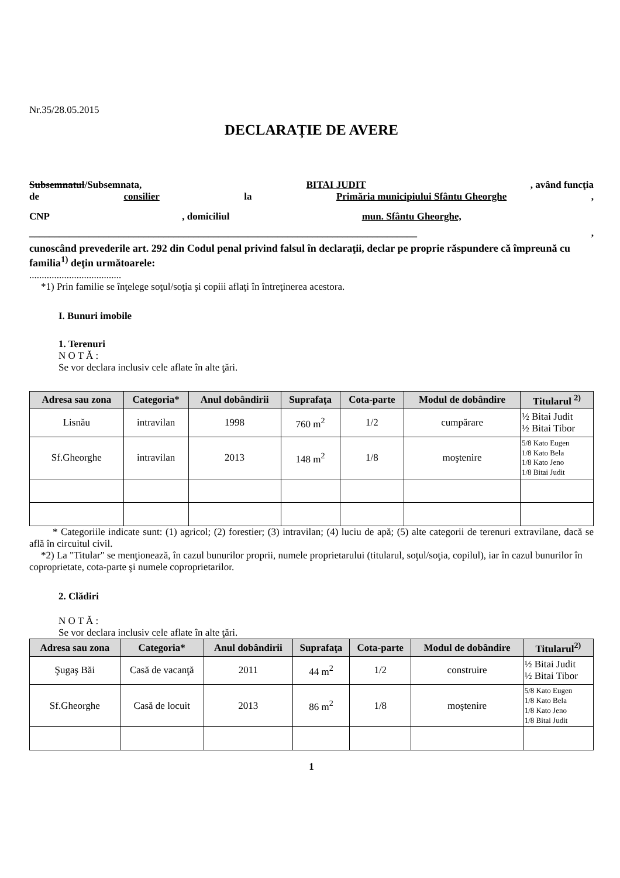Nr.35/28.05.2015
DECLARAȚIE DE AVERE
Subsemnatul/Subsemnata, BITAI JUDIT, având funcţia
de consilier la Primăria municipiului Sfântu Gheorghe,
CNP, domiciliul mun. Sfântu Gheorghe,
______________________________________________________________________________,
cunoscând prevederile art. 292 din Codul penal privind falsul în declaraţii, declar pe proprie răspundere că împreună cu familia<sup>1)</sup> deţin următoarele:
.....................................
*1) Prin familie se înţelege soţul/soţia şi copiii aflaţi în întreţinerea acestora.
I. Bunuri imobile
1. Terenuri
N O T Ă :
Se vor declara inclusiv cele aflate în alte ţări.
| Adresa sau zona | Categoria* | Anul dobândirii | Suprafaţa | Cota-parte | Modul de dobândire | Titularul <sup>2)</sup> |
| --- | --- | --- | --- | --- | --- | --- |
| Lisnău | intravilan | 1998 | 760 m<sup>2</sup> | 1/2 | cumpărare | ½ Bitai Judit ½ Bitai Tibor |
| Sf.Gheorghe | intravilan | 2013 | 148 m<sup>2</sup> | 1/8 | moştenire | 5/8 Kato Eugen 1/8 Kato Bela 1/8 Kato Jeno 1/8 Bitai Judit |
* Categoriile indicate sunt: (1) agricol; (2) forestier; (3) intravilan; (4) luciu de apă; (5) alte categorii de terenuri extravilane, dacă se află în circuitul civil.
*2) La "Titular" se menţionează, în cazul bunurilor proprii, numele proprietarului (titularul, soţul/soţia, copilul), iar în cazul bunurilor în coproprietate, cota-parte şi numele coproprietarilor.
2. Clădiri
N O T Ă :
Se vor declara inclusiv cele aflate în alte ţări.
| Adresa sau zona | Categoria* | Anul dobândirii | Suprafaţa | Cota-parte | Modul de dobândire | Titularul<sup>2)</sup> |
| --- | --- | --- | --- | --- | --- | --- |
| Şugaş Băi | Casă de vacanţă | 2011 | 44 m<sup>2</sup> | 1/2 | construire | ½ Bitai Judit ½ Bitai Tibor |
| Sf.Gheorghe | Casă de locuit | 2013 | 86 m<sup>2</sup> | 1/8 | moştenire | 5/8 Kato Eugen 1/8 Kato Bela 1/8 Kato Jeno 1/8 Bitai Judit |
1